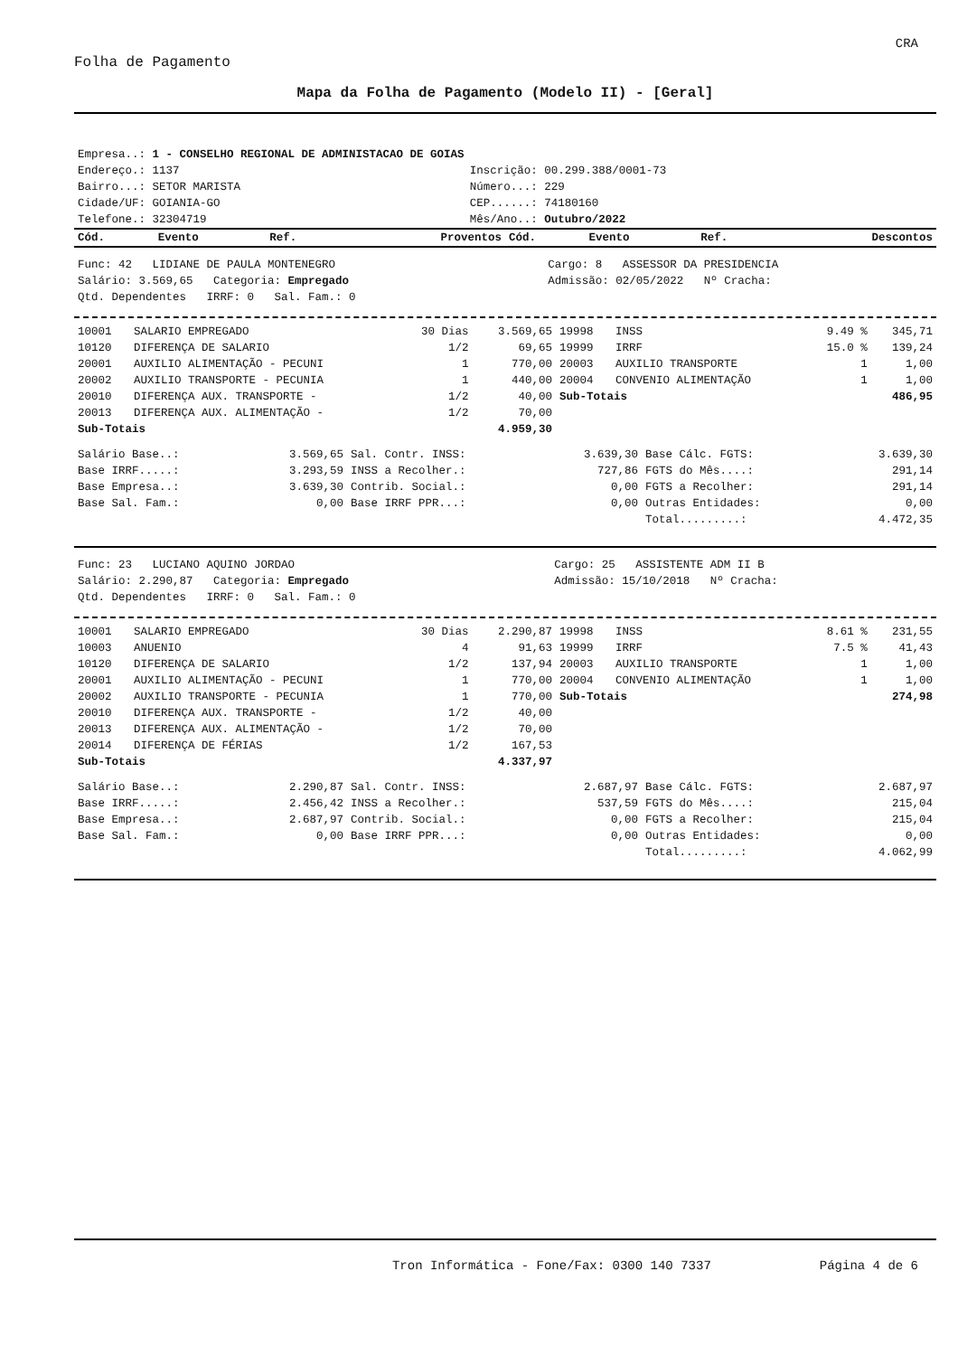CRA
Folha de Pagamento
Mapa da Folha de Pagamento (Modelo II) - [Geral]
| Empresa..: 1 - CONSELHO REGIONAL DE ADMINISTACAO DE GOIAS | |
| Endereço.: 1137 | Inscrição: 00.299.388/0001-73 |
| Bairro...: SETOR MARISTA | Número...: 229 |
| Cidade/UF: GOIANIA-GO | CEP......: 74180160 |
| Telefone.: 32304719 | Mês/Ano..: Outubro/2022 |
| Cód. | Evento | Ref. | Proventos | Cód. | Evento | Ref. | Descontos |
| --- | --- | --- | --- | --- | --- | --- | --- |
| Func: 42 LIDIANE DE PAULA MONTENEGRO | Cargo: 8 ASSESSOR DA PRESIDENCIA |
| Salário: 3.569,65 Categoria: Empregado | Admissão: 02/05/2022 Nº Cracha: |
| Qtd. Dependentes IRRF: 0 Sal. Fam.: 0 | |
| 10001 | SALARIO EMPREGADO | 30 Dias | 3.569,65 | 19998 | INSS | 9.49 % | 345,71 |
| 10120 | DIFERENÇA DE SALARIO | 1/2 | 69,65 | 19999 | IRRF | 15.0 % | 139,24 |
| 20001 | AUXILIO ALIMENTAÇÃO - PECUNI | 1 | 770,00 | 20003 | AUXILIO TRANSPORTE | 1 | 1,00 |
| 20002 | AUXILIO TRANSPORTE - PECUNIA | 1 | 440,00 | 20004 | CONVENIO ALIMENTAÇÃO | 1 | 1,00 |
| 20010 | DIFERENÇA AUX. TRANSPORTE - | 1/2 | 40,00 | Sub-Totais | | | 486,95 |
| 20013 | DIFERENÇA AUX. ALIMENTAÇÃO - | 1/2 | 70,00 | | | | |
| Sub-Totais | | | 4.959,30 | | | | |
| Salário Base..: | 3.569,65 | Sal. Contr. INSS: | 3.639,30 | Base Cálc. FGTS: | 3.639,30 |
| Base IRRF.....: | 3.293,59 | INSS a Recolher.: | 727,86 | FGTS do Mês....: | 291,14 |
| Base Empresa..: | 3.639,30 | Contrib. Social.: | 0,00 | FGTS a Recolher: | 291,14 |
| Base Sal. Fam.: | 0,00 | Base IRRF PPR...: | 0,00 | Outras Entidades: | 0,00 |
| | | | | Total.........: | 4.472,35 |
| Func: 23 LUCIANO AQUINO JORDAO | Cargo: 25 ASSISTENTE ADM II B |
| Salário: 2.290,87 Categoria: Empregado | Admissão: 15/10/2018 Nº Cracha: |
| Qtd. Dependentes IRRF: 0 Sal. Fam.: 0 | |
| 10001 | SALARIO EMPREGADO | 30 Dias | 2.290,87 | 19998 | INSS | 8.61 % | 231,55 |
| 10003 | ANUENIO | 4 | 91,63 | 19999 | IRRF | 7.5 % | 41,43 |
| 10120 | DIFERENÇA DE SALARIO | 1/2 | 137,94 | 20003 | AUXILIO TRANSPORTE | 1 | 1,00 |
| 20001 | AUXILIO ALIMENTAÇÃO - PECUNI | 1 | 770,00 | 20004 | CONVENIO ALIMENTAÇÃO | 1 | 1,00 |
| 20002 | AUXILIO TRANSPORTE - PECUNIA | 1 | 770,00 | Sub-Totais | | | 274,98 |
| 20010 | DIFERENÇA AUX. TRANSPORTE - | 1/2 | 40,00 | | | | |
| 20013 | DIFERENÇA AUX. ALIMENTAÇÃO - | 1/2 | 70,00 | | | | |
| 20014 | DIFERENÇA DE FÉRIAS | 1/2 | 167,53 | | | | |
| Sub-Totais | | | 4.337,97 | | | | |
| Salário Base..: | 2.290,87 | Sal. Contr. INSS: | 2.687,97 | Base Cálc. FGTS: | 2.687,97 |
| Base IRRF.....: | 2.456,42 | INSS a Recolher.: | 537,59 | FGTS do Mês....: | 215,04 |
| Base Empresa..: | 2.687,97 | Contrib. Social.: | 0,00 | FGTS a Recolher: | 215,04 |
| Base Sal. Fam.: | 0,00 | Base IRRF PPR...: | 0,00 | Outras Entidades: | 0,00 |
| | | | | Total.........: | 4.062,99 |
Tron Informática - Fone/Fax: 0300 140 7337 Página 4 de 6